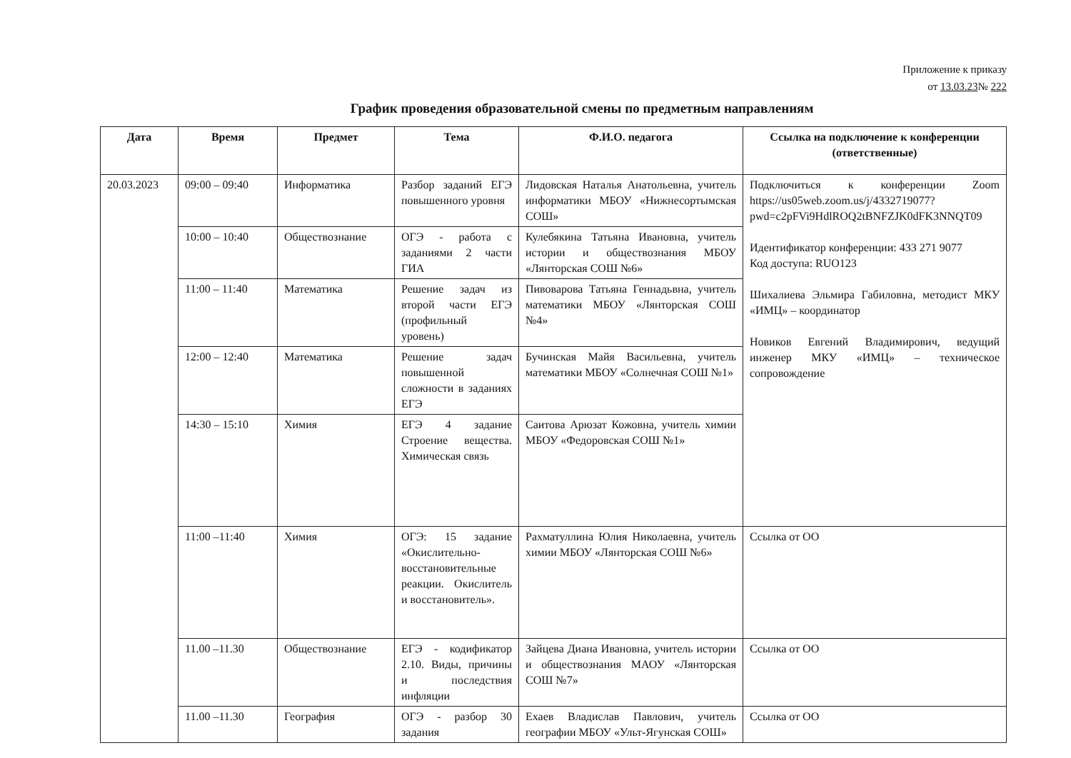Приложение к приказу
от 13.03.23№ 222
График проведения образовательной смены по предметным направлениям
| Дата | Время | Предмет | Тема | Ф.И.О. педагога | Ссылка на подключение к конференции (ответственные) |
| --- | --- | --- | --- | --- | --- |
| 20.03.2023 | 09:00 – 09:40 | Информатика | Разбор заданий ЕГЭ повышенного уровня | Лидовская Наталья Анатольевна, учитель информатики МБОУ «Нижнесортымская СОШ» | Подключиться к конференции Zoom https://us05web.zoom.us/j/4332719077?pwd=c2pFVi9HdlROQ2tBNFZJK0dFK3NNQT09 Идентификатор конференции: 433 271 9077 Код доступа: RUO123 Шихалиева Эльмира Габиловна, методист МКУ «ИМЦ» – координатор Новиков Евгений Владимирович, ведущий инженер МКУ «ИМЦ» – техническое сопровождение |
| | 10:00 – 10:40 | Обществознание | ОГЭ - работа с заданиями 2 части ГИА | Кулебякина Татьяна Ивановна, учитель истории и обществознания МБОУ «Лянторская СОШ №6» | |
| | 11:00 – 11:40 | Математика | Решение задач из второй части ЕГЭ (профильный уровень) | Пивоварова Татьяна Геннадьвна, учитель математики МБОУ «Лянторская СОШ №4» | |
| | 12:00 – 12:40 | Математика | Решение задач повышенной сложности в заданиях ЕГЭ | Бучинская Майя Васильевна, учитель математики МБОУ «Солнечная СОШ №1» | |
| | 14:30 – 15:10 | Химия | ЕГЭ 4 задание Строение вещества. Химическая связь | Саитова Арюзат Кожовна, учитель химии МБОУ «Федоровская СОШ №1» | |
| | 11:00 –11:40 | Химия | ОГЭ: 15 задание «Окислительно-восстановительные реакции. Окислитель и восстановитель». | Рахматуллина Юлия Николаевна, учитель химии МБОУ «Лянторская СОШ №6» | Ссылка от ОО |
| | 11.00 –11.30 | Обществознание | ЕГЭ - кодификатор 2.10. Виды, причины и последствия инфляции | Зайцева Диана Ивановна, учитель истории и обществознания МАОУ «Лянторская СОШ №7» | Ссылка от ОО |
| | 11.00 –11.30 | География | ОГЭ - разбор 30 задания | Ехаев Владислав Павлович, учитель географии МБОУ «Ульт-Ягунская СОШ» | Ссылка от ОО |